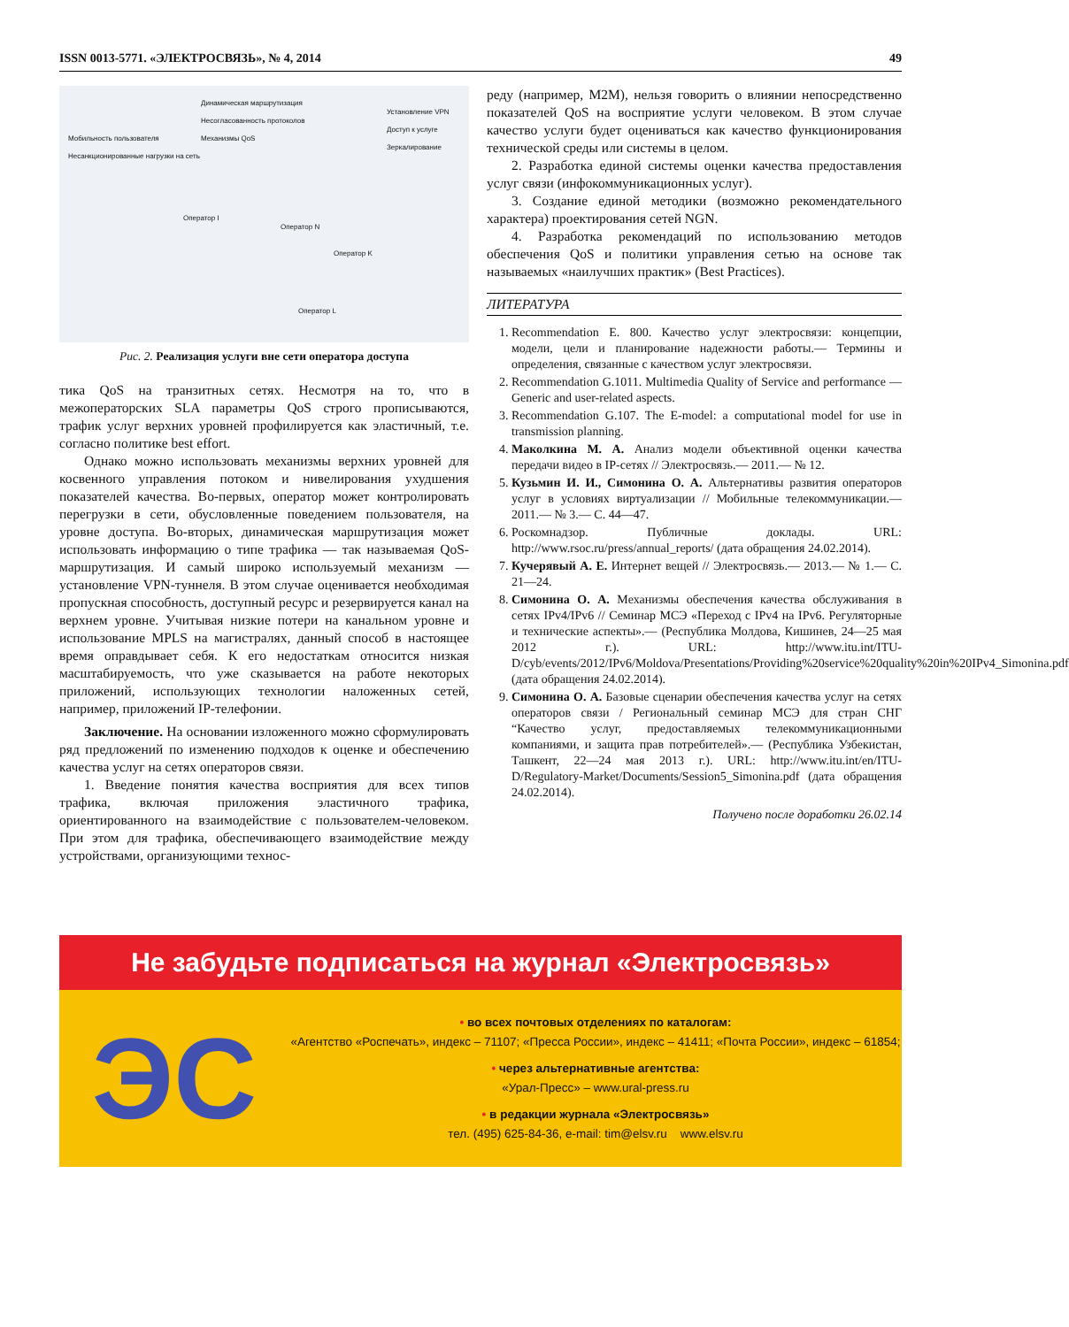ISSN 0013-5771. «ЭЛЕКТРОСВЯЗЬ», № 4, 2014 49
Динамическая маршрутизация
Несогласованность протоколов
Механизмы QoS
Установление VPN
Доступ к услуге
Зеркалирование
Мобильность пользователя
Несанкционированные нагрузки на сеть
Оператор I
Оператор N
Оператор K
Оператор L
Рис. 2. Реализация услуги вне сети оператора доступа
тика QoS на транзитных сетях. Несмотря на то, что в межоператорских SLA параметры QoS строго прописываются, трафик услуг верхних уровней профилируется как эластичный, т.е. согласно политике best effort.
Однако можно использовать механизмы верхних уровней для косвенного управления потоком и нивелирования ухудшения показателей качества. Во-первых, оператор может контролировать перегрузки в сети, обусловленные поведением пользователя, на уровне доступа. Во-вторых, динамическая маршрутизация может использовать информацию о типе трафика — так называемая QoS-маршрутизация. И самый широко используемый механизм — установление VPN-туннеля. В этом случае оценивается необходимая пропускная способность, доступный ресурс и резервируется канал на верхнем уровне. Учитывая низкие потери на канальном уровне и использование MPLS на магистралях, данный способ в настоящее время оправдывает себя. К его недостаткам относится низкая масштабируемость, что уже сказывается на работе некоторых приложений, использующих технологии наложенных сетей, например, приложений IP-телефонии.
Заключение. На основании изложенного можно сформулировать ряд предложений по изменению подходов к оценке и обеспечению качества услуг на сетях операторов связи.
1. Введение понятия качества восприятия для всех типов трафика, включая приложения эластичного трафика, ориентированного на взаимодействие с пользователем-человеком. При этом для трафика, обеспечивающего взаимодействие между устройствами, организующими технос-
реду (например, M2M), нельзя говорить о влиянии непосредственно показателей QoS на восприятие услуги человеком. В этом случае качество услуги будет оцениваться как качество функционирования технической среды или системы в целом.
2. Разработка единой системы оценки качества предоставления услуг связи (инфокоммуникационных услуг).
3. Создание единой методики (возможно рекомендательного характера) проектирования сетей NGN.
4. Разработка рекомендаций по использованию методов обеспечения QoS и политики управления сетью на основе так называемых «наилучших практик» (Best Practices).
ЛИТЕРАТУРА
1. Recommendation E. 800. Качество услуг электросвязи: концепции, модели, цели и планирование надежности работы.— Термины и определения, связанные с качеством услуг электросвязи.
2. Recommendation G.1011. Multimedia Quality of Service and performance — Generic and user-related aspects.
3. Recommendation G.107. The E-model: a computational model for use in transmission planning.
4. Маколкина М. А. Анализ модели объективной оценки качества передачи видео в IP-сетях // Электросвязь.— 2011.— № 12.
5. Кузьмин И. И., Симонина О. А. Альтернативы развития операторов услуг в условиях виртуализации // Мобильные телекоммуникации.— 2011.— № 3.— С. 44—47.
6. Роскомнадзор. Публичные доклады. URL: http://www.rsoc.ru/press/annual_reports/ (дата обращения 24.02.2014).
7. Кучерявый А. Е. Интернет вещей // Электросвязь.— 2013.— № 1.— С. 21—24.
8. Симонина О. А. Механизмы обеспечения качества обслуживания в сетях IPv4/IPv6 // Семинар МСЭ «Переход с IPv4 на IPv6. Регуляторные и технические аспекты».— (Республика Молдова, Кишинев, 24—25 мая 2012 г.). URL: http://www.itu.int/ITU-D/cyb/events/2012/IPv6/Moldova/Presentations/Providing%20service%20quality%20in%20IPv4_Simonina.pdf (дата обращения 24.02.2014).
9. Симонина О. А. Базовые сценарии обеспечения качества услуг на сетях операторов связи / Региональный семинар МСЭ для стран СНГ “Качество услуг, предоставляемых телекоммуникационными компаниями, и защита прав потребителей».— (Республика Узбекистан, Ташкент, 22—24 мая 2013 г.). URL: http://www.itu.int/en/ITU-D/Regulatory-Market/Documents/Session5_Simonina.pdf (дата обращения 24.02.2014).
Получено после доработки 26.02.14
Не забудьте подписаться на журнал «Электросвязь»
ЭС
• во всех почтовых отделениях по каталогам:
«Агентство «Роспечать», индекс – 71107; «Пресса России», индекс – 41411; «Почта России», индекс – 61854;
• через альтернативные агентства:
«Урал-Пресс» – www.ural-press.ru
• в редакции журнала «Электросвязь»
тел. (495) 625-84-36, e-mail: tim@elsv.ru www.elsv.ru